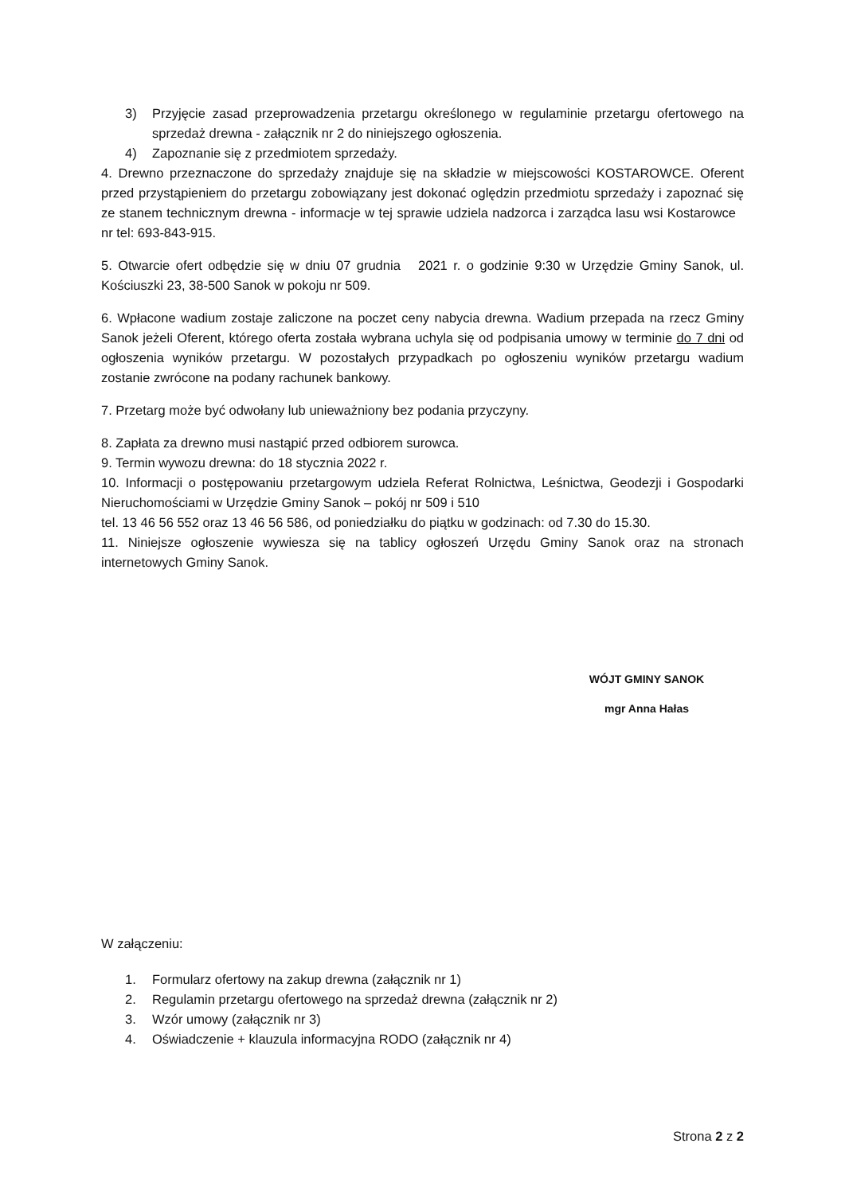3) Przyjęcie zasad przeprowadzenia przetargu określonego w regulaminie przetargu ofertowego na sprzedaż drewna - załącznik nr 2 do niniejszego ogłoszenia.
4) Zapoznanie się z przedmiotem sprzedaży.
4. Drewno przeznaczone do sprzedaży znajduje się na składzie w miejscowości KOSTAROWCE. Oferent przed przystąpieniem do przetargu zobowiązany jest dokonać oględzin przedmiotu sprzedaży i zapoznać się ze stanem technicznym drewna - informacje w tej sprawie udziela nadzorca i zarządca lasu wsi Kostarowce nr tel: 693-843-915.
5. Otwarcie ofert odbędzie się w dniu 07 grudnia 2021 r. o godzinie 9:30 w Urzędzie Gminy Sanok, ul. Kościuszki 23, 38-500 Sanok w pokoju nr 509.
6. Wpłacone wadium zostaje zaliczone na poczet ceny nabycia drewna. Wadium przepada na rzecz Gminy Sanok jeżeli Oferent, którego oferta została wybrana uchyla się od podpisania umowy w terminie do 7 dni od ogłoszenia wyników przetargu. W pozostałych przypadkach po ogłoszeniu wyników przetargu wadium zostanie zwrócone na podany rachunek bankowy.
7. Przetarg może być odwołany lub unieważniony bez podania przyczyny.
8. Zapłata za drewno musi nastąpić przed odbiorem surowca.
9. Termin wywozu drewna: do 18 stycznia 2022 r.
10. Informacji o postępowaniu przetargowym udziela Referat Rolnictwa, Leśnictwa, Geodezji i Gospodarki Nieruchomościami w Urzędzie Gminy Sanok – pokój nr 509 i 510
tel. 13 46 56 552 oraz 13 46 56 586, od poniedziałku do piątku w godzinach: od 7.30 do 15.30.
11. Niniejsze ogłoszenie wywiesza się na tablicy ogłoszeń Urzędu Gminy Sanok oraz na stronach internetowych Gminy Sanok.
WÓJT GMINY SANOK
mgr Anna Hałas
W załączeniu:
1. Formularz ofertowy na zakup drewna (załącznik nr 1)
2. Regulamin przetargu ofertowego na sprzedaż drewna (załącznik nr 2)
3. Wzór umowy (załącznik nr 3)
4. Oświadczenie + klauzula informacyjna RODO (załącznik nr 4)
Strona 2 z 2